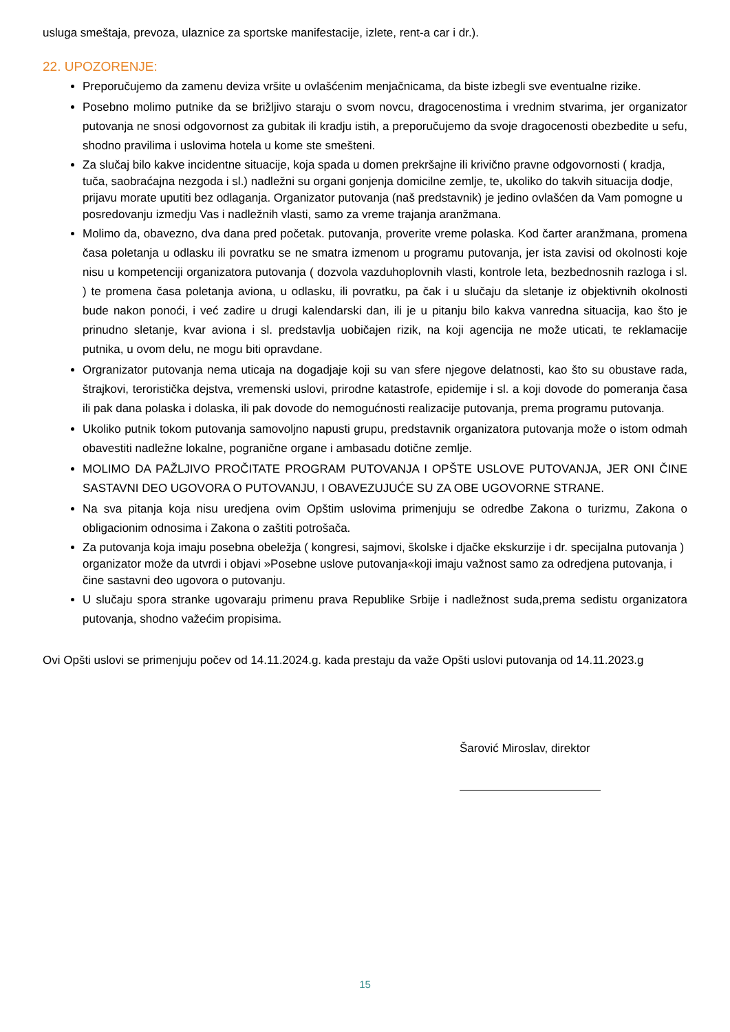usluga smeštaja, prevoza, ulaznice za sportske manifestacije, izlete, rent-a car i dr.).
22. UPOZORENJE:
Preporučujemo da zamenu deviza vršite u ovlašćenim menjačnicama, da biste izbegli sve eventualne rizike.
Posebno molimo putnike da se brižljivo staraju o svom novcu, dragocenostima i vrednim stvarima, jer organizator putovanja ne snosi odgovornost za gubitak ili kradju istih, a preporučujemo da svoje dragocenosti obezbedite u sefu, shodno pravilima i uslovima hotela u kome ste smešteni.
Za slučaj bilo kakve incidentne situacije, koja spada u domen prekršajne ili krivično pravne odgovornosti ( kradja, tuča, saobraćajna nezgoda i sl.) nadležni su organi gonjenja domicilne zemlje, te, ukoliko do takvih situacija dodje, prijavu morate uputiti bez odlaganja. Organizator putovanja (naš predstavnik) je jedino ovlašćen da Vam pomogne u posredovanju izmedju Vas i nadležnih vlasti, samo za vreme trajanja aranžmana.
Molimo da, obavezno, dva dana pred početak. putovanja, proverite vreme polaska. Kod čarter aranžmana, promena časa poletanja u odlasku ili povratku se ne smatra izmenom u programu putovanja, jer ista zavisi od okolnosti koje nisu u kompetenciji organizatora putovanja ( dozvola vazduhoplovnih vlasti, kontrole leta, bezbednosnih razloga i sl. ) te promena časa poletanja aviona, u odlasku, ili povratku, pa čak i u slučaju da sletanje iz objektivnih okolnosti bude nakon ponoći, i već zadire u drugi kalendarski dan, ili je u pitanju bilo kakva vanredna situacija, kao što je prinudno sletanje, kvar aviona i sl. predstavlja uobičajen rizik, na koji agencija ne može uticati, te reklamacije putnika, u ovom delu, ne mogu biti opravdane.
Orgranizator putovanja nema uticaja na dogadjaje koji su van sfere njegove delatnosti, kao što su obustave rada, štrajkovi, teroristička dejstva, vremenski uslovi, prirodne katastrofe, epidemije i sl. a koji dovode do pomeranja časa ili pak dana polaska i dolaska, ili pak dovode do nemogućnosti realizacije putovanja, prema programu putovanja.
Ukoliko putnik tokom putovanja samovoljno napusti grupu, predstavnik organizatora putovanja može o istom odmah obavestiti nadležne lokalne, pogranične organe i ambasadu dotične zemlje.
MOLIMO DA PAŽLJIVO PROČITATE PROGRAM PUTOVANJA I OPŠTE USLOVE PUTOVANJA, JER ONI ČINE SASTAVNI DEO UGOVORA O PUTOVANJU, I OBAVEZUJUĆE SU ZA OBE UGOVORNE STRANE.
Na sva pitanja koja nisu uredjena ovim Opštim uslovima primenjuju se odredbe Zakona o turizmu, Zakona o obligacionim odnosima i Zakona o zaštiti potrošača.
Za putovanja koja imaju posebna obeležja ( kongresi, sajmovi, školske i djačke ekskurzije i dr. specijalna putovanja ) organizator može da utvrdi i objavi »Posebne uslove putovanja«koji imaju važnost samo za odredjena putovanja, i čine sastavni deo ugovora o putovanju.
U slučaju spora stranke ugovaraju primenu prava Republike Srbije i nadležnost suda,prema sedistu organizatora putovanja, shodno važećim propisima.
Ovi Opšti uslovi se primenjuju počev od 14.11.2024.g. kada prestaju da važe Opšti uslovi putovanja od 14.11.2023.g
Šarović Miroslav, direktor
15